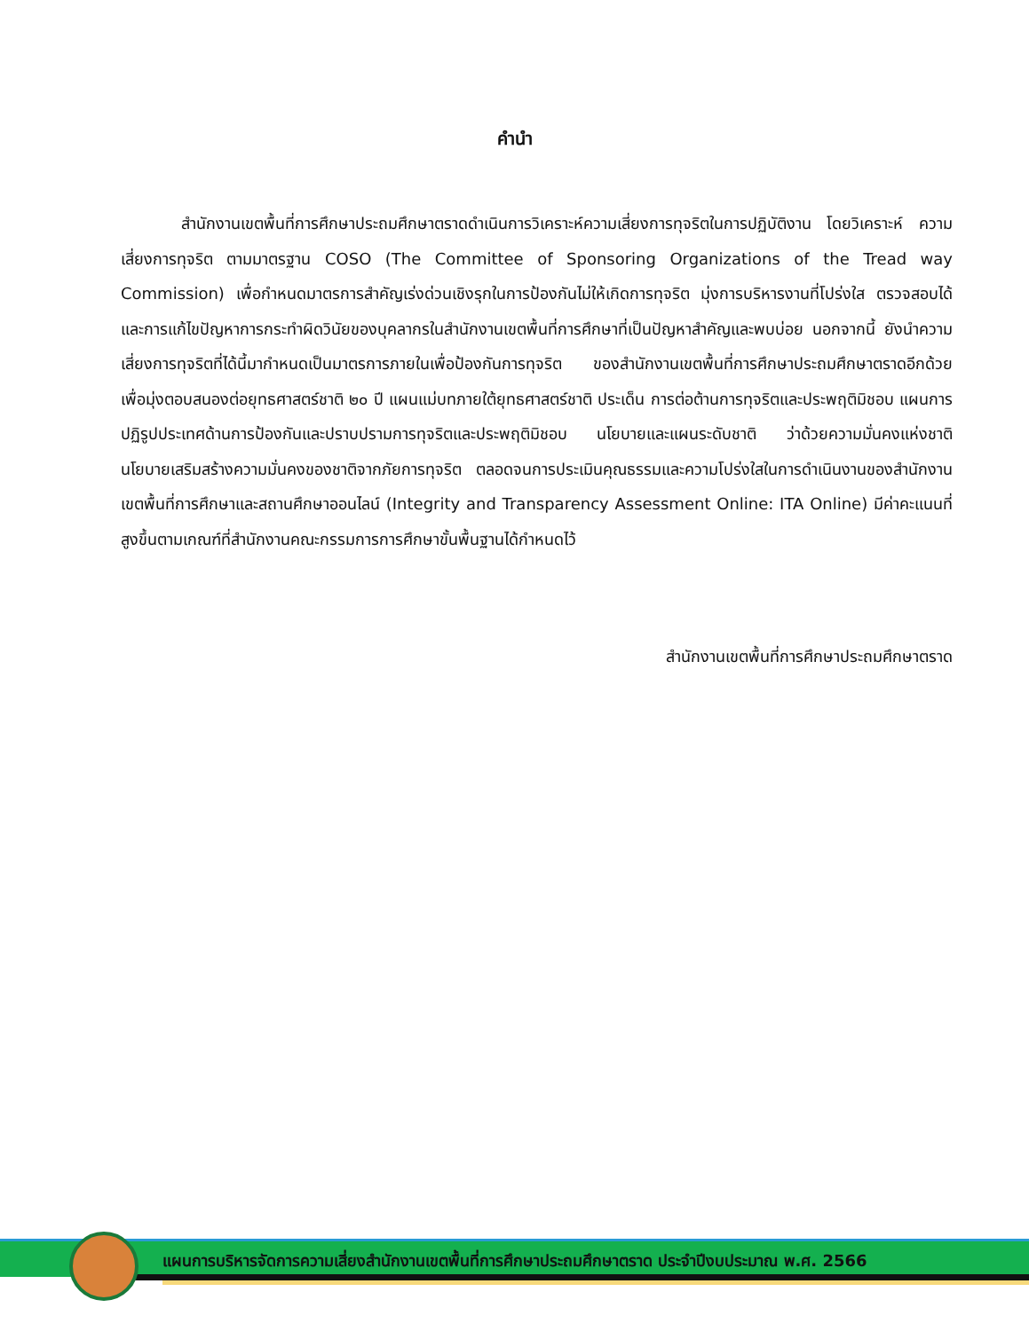คำนำ
สำนักงานเขตพื้นที่การศึกษาประถมศึกษาตราดดำเนินการวิเคราะห์ความเสี่ยงการทุจริตในการปฏิบัติงาน โดยวิเคราะห์ ความเสี่ยงการทุจริต ตามมาตรฐาน COSO (The Committee of Sponsoring Organizations of the Tread way Commission) เพื่อกำหนดมาตรการสำคัญเร่งด่วนเชิงรุกในการป้องกันไม่ให้เกิดการทุจริต มุ่งการบริหารงานที่โปร่งใส ตรวจสอบได้ และการแก้ไขปัญหาการกระทำผิดวินัยของบุคลากรในสำนักงานเขตพื้นที่การศึกษาที่เป็นปัญหาสำคัญและพบบ่อย นอกจากนี้ ยังนำความเสี่ยงการทุจริตที่ได้นี้มากำหนดเป็นมาตรการภายในเพื่อป้องกันการทุจริต ของสำนักงานเขตพื้นที่การศึกษาประถมศึกษาตราดอีกด้วย เพื่อมุ่งตอบสนองต่อยุทธศาสตร์ชาติ ๒๐ ปี แผนแม่บทภายใต้ยุทธศาสตร์ชาติ ประเด็น การต่อต้านการทุจริตและประพฤติมิชอบ แผนการปฏิรูปประเทศด้านการป้องกันและปราบปรามการทุจริตและประพฤติมิชอบ นโยบายและแผนระดับชาติ ว่าด้วยความมั่นคงแห่งชาติ นโยบายเสริมสร้างความมั่นคงของชาติจากภัยการทุจริต ตลอดจนการประเมินคุณธรรมและความโปร่งใสในการดำเนินงานของสำนักงานเขตพื้นที่การศึกษาและสถานศึกษาออนไลน์ (Integrity and Transparency Assessment Online: ITA Online) มีค่าคะแนนที่สูงขึ้นตามเกณฑ์ที่สำนักงานคณะกรรมการการศึกษาขั้นพื้นฐานได้กำหนดไว้
สำนักงานเขตพื้นที่การศึกษาประถมศึกษาตราด
แผนการบริหารจัดการความเสี่ยงสำนักงานเขตพื้นที่การศึกษาประถมศึกษาตราด ประจำปีงบประมาณ พ.ศ. 2566